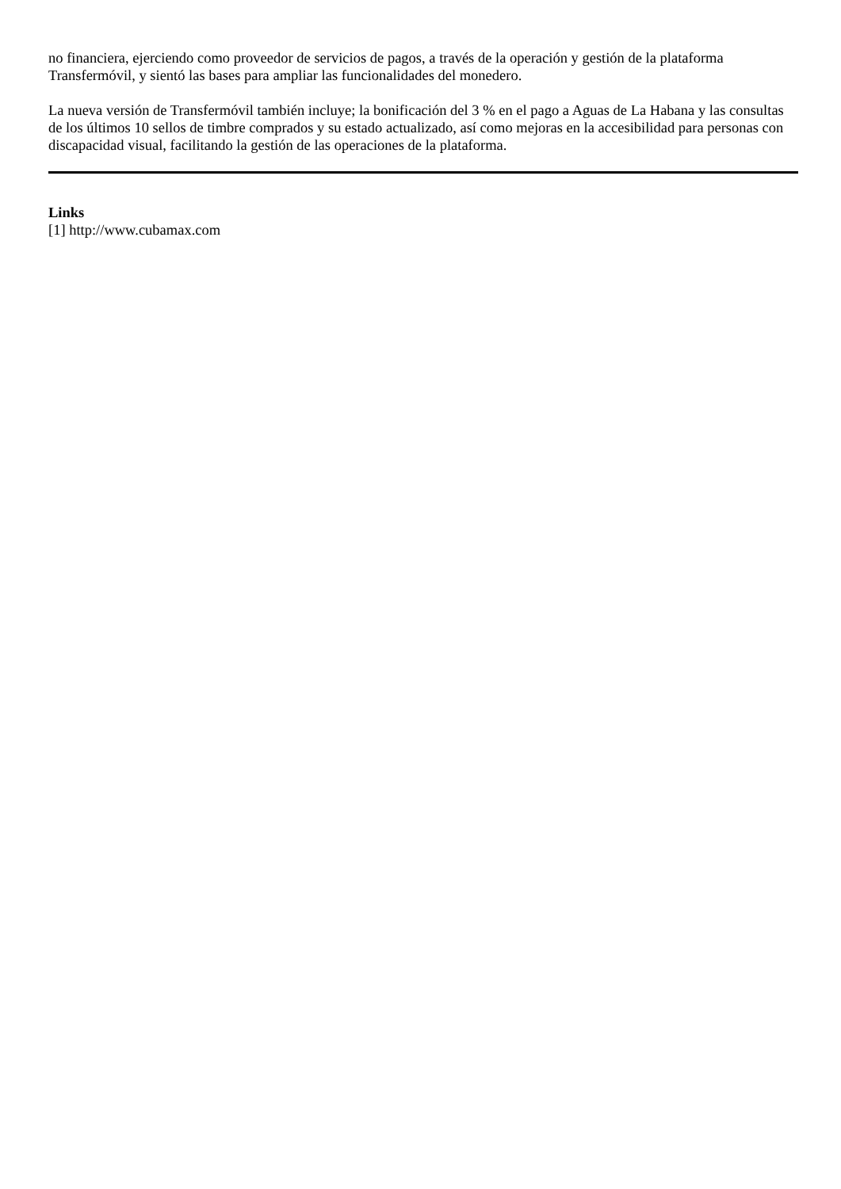no financiera, ejerciendo como proveedor de servicios de pagos, a través de la operación y gestión de la plataforma Transfermóvil, y sientó las bases para ampliar las funcionalidades del monedero.
La nueva versión de Transfermóvil también incluye; la bonificación del 3 % en el pago a Aguas de La Habana y las consultas de los últimos 10 sellos de timbre comprados y su estado actualizado, así como mejoras en la accesibilidad para personas con discapacidad visual, facilitando la gestión de las operaciones de la plataforma.
Links
[1] http://www.cubamax.com